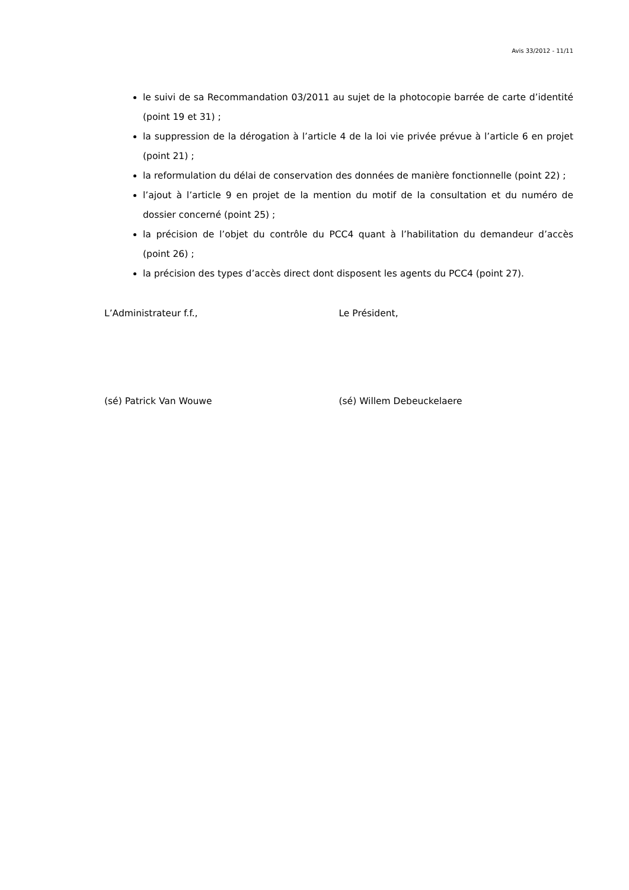Avis 33/2012 - 11/11
le suivi de sa Recommandation 03/2011 au sujet de la photocopie barrée de carte d’identité (point 19 et 31) ;
la suppression de la dérogation à l’article 4 de la loi vie privée prévue à l’article 6 en projet (point 21) ;
la reformulation du délai de conservation des données de manière fonctionnelle (point 22) ;
l’ajout à l’article 9 en projet de la mention du motif de la consultation et du numéro de dossier concerné (point 25) ;
la précision de l’objet du contrôle du PCC4 quant à l’habilitation du demandeur d’accès (point 26) ;
la précision des types d’accès direct dont disposent les agents du PCC4 (point 27).
L’Administrateur f.f., Le Président,
(sé) Patrick Van Wouwe (sé) Willem Debeuckelaere